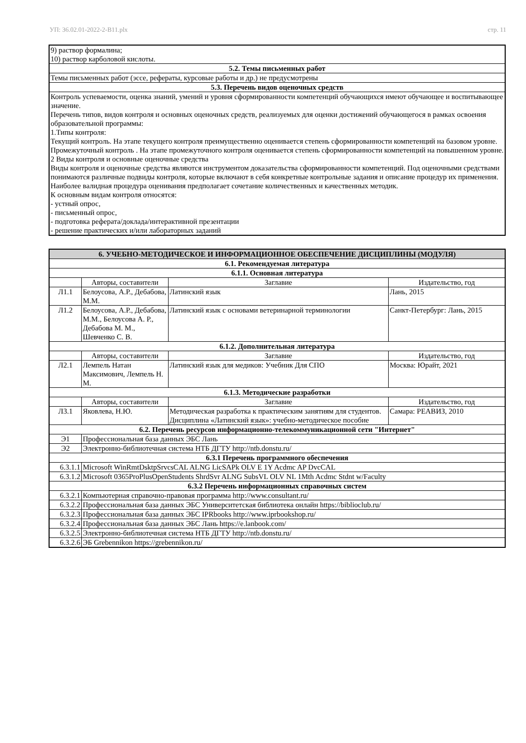УП: 36.02.01-2022-2-В11.plx стр. 11
| 9) раствор формалина; 10) раствор карболовой кислоты. |
| 5.2. Темы письменных работ |
| Темы письменных работ (эссе, рефераты, курсовые работы и др.) не предусмотрены |
| 5.3. Перечень видов оценочных средств |
| Контроль успеваемости, оценка знаний, умений и уровня сформированности компетенций обучающихся имеют обучающее и воспитывающее значение. Перечень типов, видов контроля и основных оценочных средств, реализуемых для оценки достижений обучающегося в рамках освоения образовательной программы: 1.Типы контроля: Текущий контроль. На этапе текущего контроля преимущественно оценивается степень сформированности компетенций на базовом уровне. Промежуточный контроль . На этапе промежуточного контроля оценивается степень сформированности компетенций на повышенном уровне. 2 Виды контроля и основные оценочные средства Виды контроля и оценочные средства являются инструментом доказательства сформированности компетенций. Под оценочными средствами понимаются различные подвиды контроля, которые включают в себя конкретные контрольные задания и описание процедур их применения. Наиболее валидная процедура оценивания предполагает сочетание количественных и качественных методик. К основным видам контроля относятся: - устный опрос, - письменный опрос, - подготовка реферата/доклада/интерактивной презентации - решение практических и/или лабораторных заданий |
| 6. УЧЕБНО-МЕТОДИЧЕСКОЕ И ИНФОРМАЦИОННОЕ ОБЕСПЕЧЕНИЕ ДИСЦИПЛИНЫ (МОДУЛЯ) | | | |
| --- | --- | --- | --- |
| 6.1. Рекомендуемая литература | | | |
| 6.1.1. Основная литература | | | |
| | Авторы, составители | Заглавие | Издательство, год |
| Л1.1 | Белоусова, А.Р., Дебабова, М.М. | Латинский язык | Лань, 2015 |
| Л1.2 | Белоусова, А.Р., Дебабова, М.М., Белоусова А. Р., Дебабова М. М., Шевченко С. В. | Латинский язык с основами ветеринарной терминологии | Санкт-Петербург: Лань, 2015 |
| 6.1.2. Дополнительная литература | | | |
| | Авторы, составители | Заглавие | Издательство, год |
| Л2.1 | Лемпель Натан Максимович, Лемпель Н. М. | Латинский язык для медиков: Учебник Для СПО | Москва: Юрайт, 2021 |
| 6.1.3. Методические разработки | | | |
| | Авторы, составители | Заглавие | Издательство, год |
| Л3.1 | Яковлева, Н.Ю. | Методическая разработка к практическим занятиям для студентов. Дисциплина «Латинский язык»: учебно-методическое пособие | Самара: РЕАВИЗ, 2010 |
| 6.2. Перечень ресурсов информационно-телекоммуникационной сети "Интернет" | | | |
| Э1 | Профессиональная база данных ЭБС Лань | | |
| Э2 | Электронно-библиотечная система НТБ ДГТУ http://ntb.donstu.ru/ | | |
| 6.3.1 Перечень программного обеспечения | | | |
| 6.3.1.1 | Microsoft WinRmtDsktpSrvcsCAL ALNG LicSAPk OLV E 1Y Acdmc AP DvcCAL | | |
| 6.3.1.2 | Microsoft 0365ProPlusOpenStudents ShrdSvr ALNG SubsVL OLV NL 1Mth Acdmc Stdnt w/Faculty | | |
| 6.3.2 Перечень информационных справочных систем | | | |
| 6.3.2.1 | Компьютерная справочно-правовая программа http://www.consultant.ru/ | | |
| 6.3.2.2 | Профессиональная база данных ЭБС Университетская библиотека онлайн https://biblioclub.ru/ | | |
| 6.3.2.3 | Профессиональная база данных ЭБС IPRbooks http://www.iprbookshop.ru/ | | |
| 6.3.2.4 | Профессиональная база данных ЭБС Лань https://e.lanbook.com/ | | |
| 6.3.2.5 | Электронно-библиотечная система НТБ ДГТУ http://ntb.donstu.ru/ | | |
| 6.3.2.6 | ЭБ Grebennikon https://grebennikon.ru/ | | |